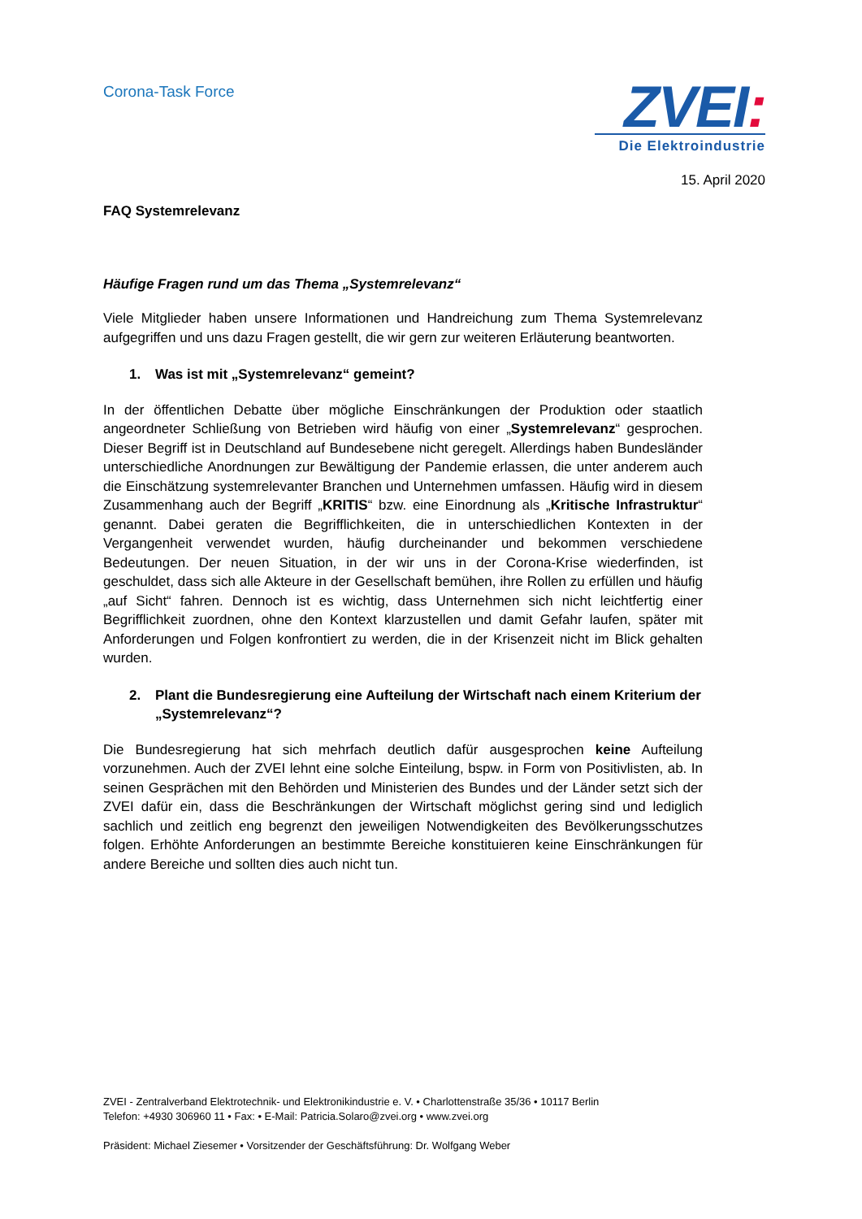Corona-Task Force
ZVEI:
Die Elektroindustrie
15. April 2020
FAQ Systemrelevanz
Häufige Fragen rund um das Thema „Systemrelevanz“
Viele Mitglieder haben unsere Informationen und Handreichung zum Thema Systemrelevanz aufgegriffen und uns dazu Fragen gestellt, die wir gern zur weiteren Erläuterung beantworten.
1. Was ist mit „Systemrelevanz“ gemeint?
In der öffentlichen Debatte über mögliche Einschränkungen der Produktion oder staatlich angeordneter Schließung von Betrieben wird häufig von einer „Systemrelevanz“ gesprochen. Dieser Begriff ist in Deutschland auf Bundesebene nicht geregelt. Allerdings haben Bundesländer unterschiedliche Anordnungen zur Bewältigung der Pandemie erlassen, die unter anderem auch die Einschätzung systemrelevanter Branchen und Unternehmen umfassen. Häufig wird in diesem Zusammenhang auch der Begriff „KRITIS“ bzw. eine Einordnung als „Kritische Infrastruktur“ genannt. Dabei geraten die Begrifflichkeiten, die in unterschiedlichen Kontexten in der Vergangenheit verwendet wurden, häufig durcheinander und bekommen verschiedene Bedeutungen. Der neuen Situation, in der wir uns in der Corona-Krise wiederfinden, ist geschuldet, dass sich alle Akteure in der Gesellschaft bemühen, ihre Rollen zu erfüllen und häufig „auf Sicht“ fahren. Dennoch ist es wichtig, dass Unternehmen sich nicht leichtfertig einer Begrifflichkeit zuordnen, ohne den Kontext klarzustellen und damit Gefahr laufen, später mit Anforderungen und Folgen konfrontiert zu werden, die in der Krisenzeit nicht im Blick gehalten wurden.
2. Plant die Bundesregierung eine Aufteilung der Wirtschaft nach einem Kriterium der „Systemrelevanz“?
Die Bundesregierung hat sich mehrfach deutlich dafür ausgesprochen keine Aufteilung vorzunehmen. Auch der ZVEI lehnt eine solche Einteilung, bspw. in Form von Positivlisten, ab. In seinen Gesprächen mit den Behörden und Ministerien des Bundes und der Länder setzt sich der ZVEI dafür ein, dass die Beschränkungen der Wirtschaft möglichst gering sind und lediglich sachlich und zeitlich eng begrenzt den jeweiligen Notwendigkeiten des Bevölkerungsschutzes folgen. Erhöhte Anforderungen an bestimmte Bereiche konstituieren keine Einschränkungen für andere Bereiche und sollten dies auch nicht tun.
ZVEI - Zentralverband Elektrotechnik- und Elektronikindustrie e. V. • Charlottenstraße 35/36 • 10117 Berlin
Telefon: +4930 306960 11 • Fax: • E-Mail: Patricia.Solaro@zvei.org • www.zvei.org
Präsident: Michael Ziesemer • Vorsitzender der Geschäftsführung: Dr. Wolfgang Weber